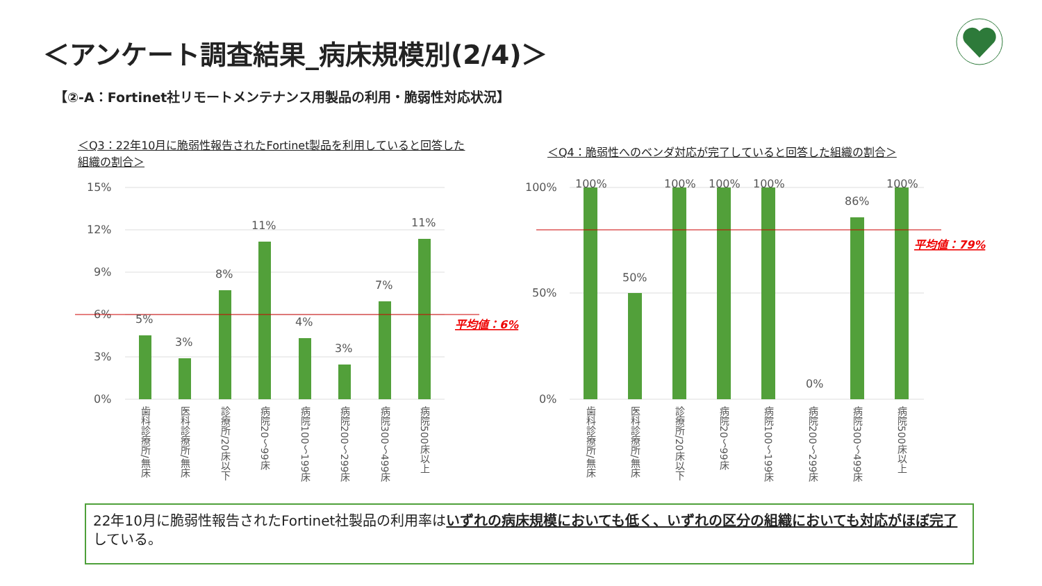＜アンケート調査結果_病床規模別(2/4)＞
【②-A：Fortinet社リモートメンテナンス用製品の利用・脆弱性対応状況】
＜Q3：22年10月に脆弱性報告されたFortinet製品を利用していると回答した組織の割合＞
＜Q4：脆弱性へのベンダ対応が完了していると回答した組織の割合＞
15%
12%
9%
6%
3%
0%
5%
3%
8%
11%
4%
3%
7%
11%
平均値：6%
歯科診療所/無床
医科診療所/無床
診療所/20床以下
病院20～99床
病院100～199床
病院200～299床
病院300～499床
病院500床以上
100%
50%
0%
100%
50%
100%
100%
100%
0%
86%
100%
平均値：79%
歯科診療所/無床
医科診療所/無床
診療所/20床以下
病院20～99床
病院100～199床
病院200～299床
病院300～499床
病院500床以上
22年10月に脆弱性報告されたFortinet社製品の利用率はいずれの病床規模においても低く、いずれの区分の組織においても対応がほぼ完了している。